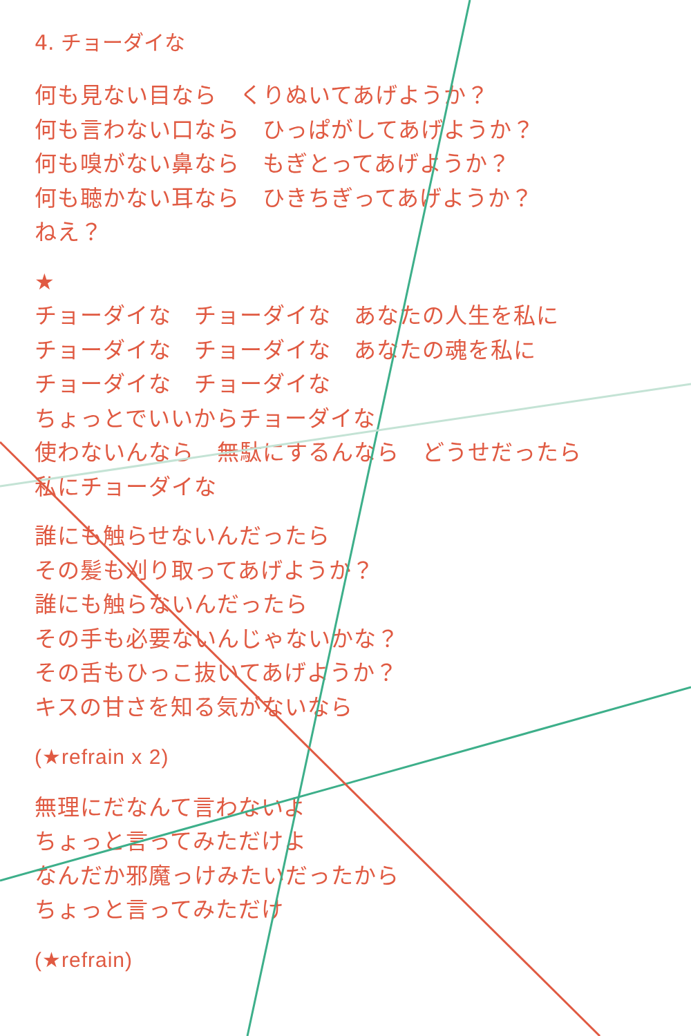4. チョーダイな
何も見ない目なら　くりぬいてあげようか？
何も言わない口なら　ひっぱがしてあげようか？
何も嗅がない鼻なら　もぎとってあげようか？
何も聴かない耳なら　ひきちぎってあげようか？
ねえ？
★
チョーダイな　チョーダイな　あなたの人生を私に
チョーダイな　チョーダイな　あなたの魂を私に
チョーダイな　チョーダイな
ちょっとでいいからチョーダイな
使わないんなら　無駄にするんなら　どうせだったら
私にチョーダイな
誰にも触らせないんだったら
その髪も刈り取ってあげようか？
誰にも触らないんだったら
その手も必要ないんじゃないかな？
その舌もひっこ抜いてあげようか？
キスの甘さを知る気がないなら
(★refrain x 2)
無理にだなんて言わないよ
ちょっと言ってみただけよ
なんだか邪魔っけみたいだったから
ちょっと言ってみただけ
(★refrain)